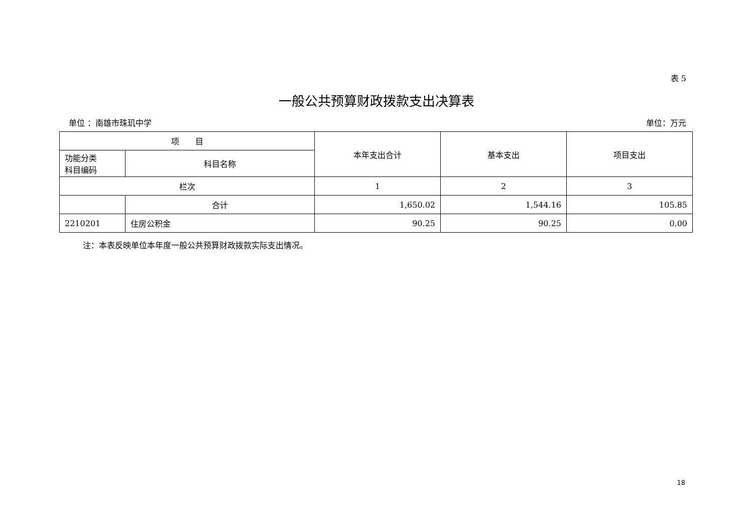表 5
一般公共预算财政拨款支出决算表
单位 ：南雄市珠玑中学 单位：万元
| 项 目 | | 本年支出合计 | 基本支出 | 项目支出 |
| 功能分类 科目编码 | 科目名称 | | | |
| 栏次 | | 1 | 2 | 3 |
| | 合计 | 1,650.02 | 1,544.16 | 105.85 |
| 2210201 | 住房公积金 | 90.25 | 90.25 | 0.00 |
注：本表反映单位本年度一般公共预算财政拨款实际支出情况。
18